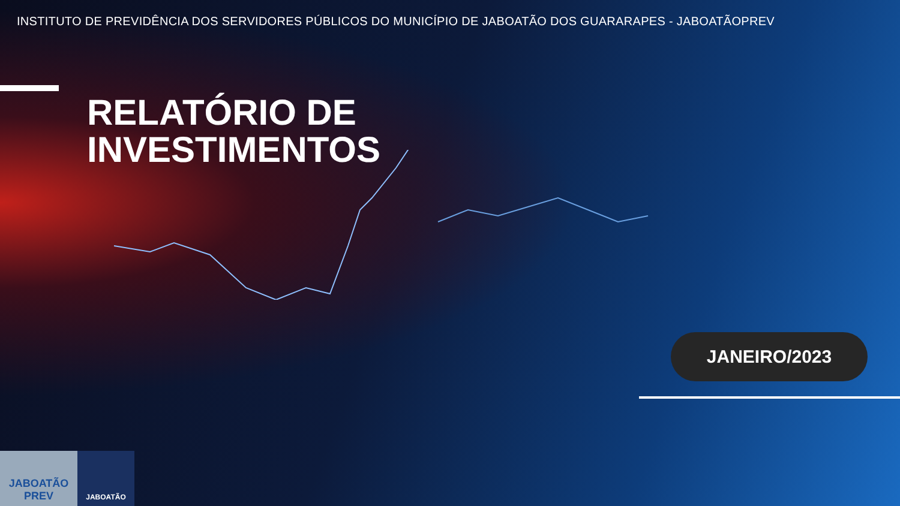INSTITUTO DE PREVIDÊNCIA DOS SERVIDORES PÚBLICOS DO MUNICÍPIO DE JABOATÃO DOS GUARARAPES - JABOATÃOPREV
RELATÓRIO DE
INVESTIMENTOS
JANEIRO/2023
JABOATÃO
PREV
JABOATÃO